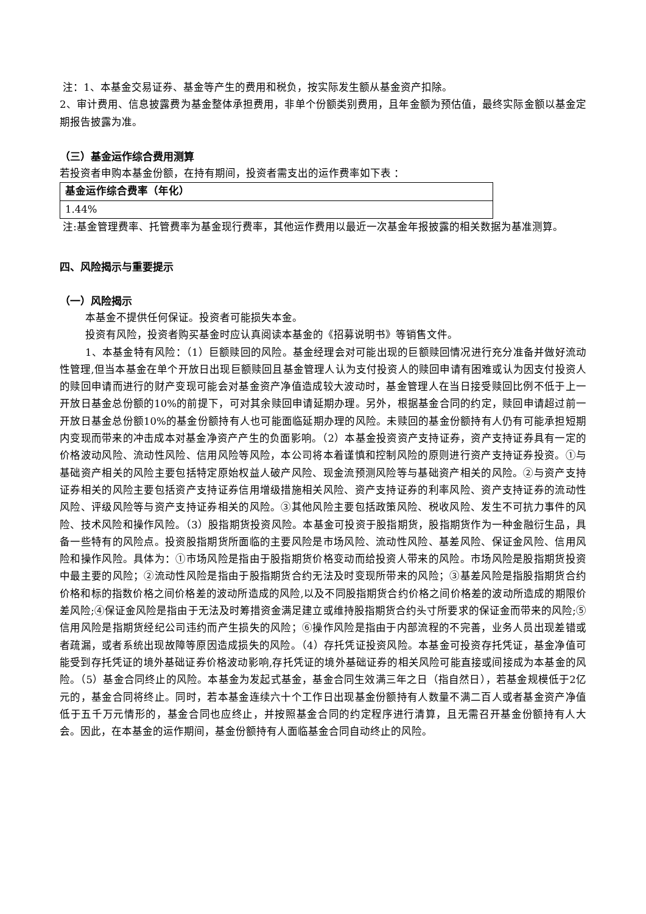注：1、本基金交易证券、基金等产生的费用和税负，按实际发生额从基金资产扣除。
2、审计费用、信息披露费为基金整体承担费用，非单个份额类别费用，且年金额为预估值，最终实际金额以基金定期报告披露为准。
（三）基金运作综合费用测算
若投资者申购本基金份额，在持有期间，投资者需支出的运作费率如下表 ：
| 基金运作综合费率（年化） |
| 1.44% |
注:基金管理费率、托管费率为基金现行费率，其他运作费用以最近一次基金年报披露的相关数据为基准测算。
四、风险揭示与重要提示
（一）风险揭示
本基金不提供任何保证。投资者可能损失本金。
投资有风险，投资者购买基金时应认真阅读本基金的《招募说明书》等销售文件。
1、本基金特有风险：（1）巨额赎回的风险。基金经理会对可能出现的巨额赎回情况进行充分准备并做好流动性管理,但当本基金在单个开放日出现巨额赎回且基金管理人认为支付投资人的赎回申请有困难或认为因支付投资人的赎回申请而进行的财产变现可能会对基金资产净值造成较大波动时，基金管理人在当日接受赎回比例不低于上一开放日基金总份额的10%的前提下，可对其余赎回申请延期办理。另外，根据基金合同的约定，赎回申请超过前一开放日基金总份额10%的基金份额持有人也可能面临延期办理的风险。未赎回的基金份额持有人仍有可能承担短期内变现而带来的冲击成本对基金净资产产生的负面影响。（2）本基金投资资产支持证券，资产支持证券具有一定的价格波动风险、流动性风险、信用风险等风险，本公司将本着谨慎和控制风险的原则进行资产支持证券投资。①与基础资产相关的风险主要包括特定原始权益人破产风险、现金流预测风险等与基础资产相关的风险。②与资产支持证券相关的风险主要包括资产支持证券信用增级措施相关风险、资产支持证券的利率风险、资产支持证券的流动性风险、评级风险等与资产支持证券相关的风险。③其他风险主要包括政策风险、税收风险、发生不可抗力事件的风险、技术风险和操作风险。（3）股指期货投资风险。本基金可投资于股指期货，股指期货作为一种金融衍生品，具备一些特有的风险点。投资股指期货所面临的主要风险是市场风险、流动性风险、基差风险、保证金风险、信用风险和操作风险。具体为：①市场风险是指由于股指期货价格变动而给投资人带来的风险。市场风险是股指期货投资中最主要的风险；②流动性风险是指由于股指期货合约无法及时变现所带来的风险；③基差风险是指股指期货合约价格和标的指数价格之间价格差的波动所造成的风险,以及不同股指期货合约价格之间价格差的波动所造成的期限价差风险;④保证金风险是指由于无法及时筹措资金满足建立或维持股指期货合约头寸所要求的保证金而带来的风险;⑤信用风险是指期货经纪公司违约而产生损失的风险；⑥操作风险是指由于内部流程的不完善，业务人员出现差错或者疏漏，或者系统出现故障等原因造成损失的风险。（4）存托凭证投资风险。本基金可投资存托凭证，基金净值可能受到存托凭证的境外基础证券价格波动影响,存托凭证的境外基础证券的相关风险可能直接或间接成为本基金的风险。（5）基金合同终止的风险。本基金为发起式基金，基金合同生效满三年之日（指自然日），若基金规模低于2亿元的，基金合同将终止。同时，若本基金连续六十个工作日出现基金份额持有人数量不满二百人或者基金资产净值低于五千万元情形的，基金合同也应终止，并按照基金合同的约定程序进行清算，且无需召开基金份额持有人大会。因此，在本基金的运作期间，基金份额持有人面临基金合同自动终止的风险。